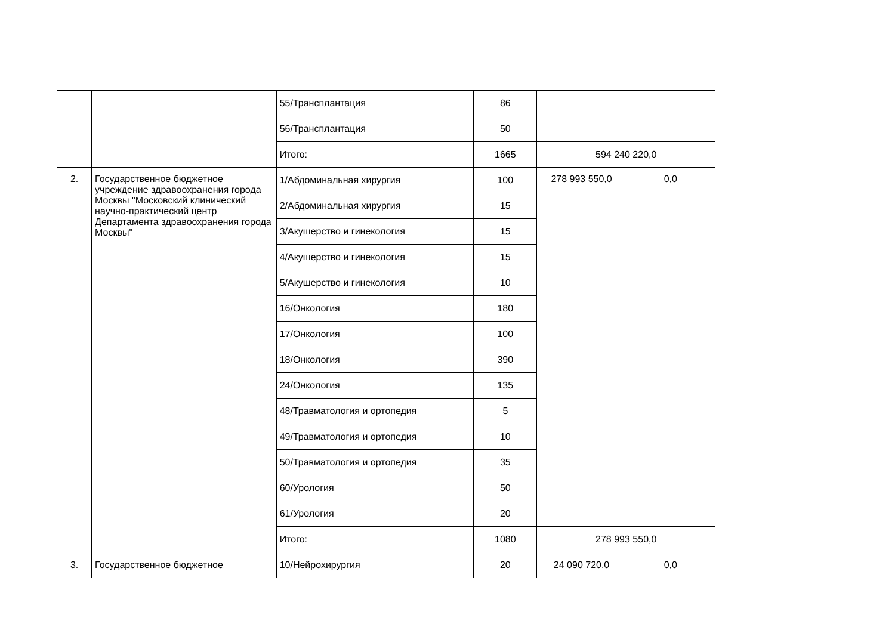| | | 55/Трансплантация | 86 | | |
| | | 56/Трансплантация | 50 | | |
| | | Итого: | 1665 | 594 240 220,0 | |
| 2. | Государственное бюджетное учреждение здравоохранения города Москвы "Московский клинический научно-практический центр Департамента здравоохранения города Москвы" | 1/Абдоминальная хирургия | 100 | 278 993 550,0 | 0,0 |
| | | 2/Абдоминальная хирургия | 15 | | |
| | | 3/Акушерство и гинекология | 15 | | |
| | | 4/Акушерство и гинекология | 15 | | |
| | | 5/Акушерство и гинекология | 10 | | |
| | | 16/Онкология | 180 | | |
| | | 17/Онкология | 100 | | |
| | | 18/Онкология | 390 | | |
| | | 24/Онкология | 135 | | |
| | | 48/Травматология и ортопедия | 5 | | |
| | | 49/Травматология и ортопедия | 10 | | |
| | | 50/Травматология и ортопедия | 35 | | |
| | | 60/Урология | 50 | | |
| | | 61/Урология | 20 | | |
| | | Итого: | 1080 | 278 993 550,0 | |
| 3. | Государственное бюджетное | 10/Нейрохирургия | 20 | 24 090 720,0 | 0,0 |